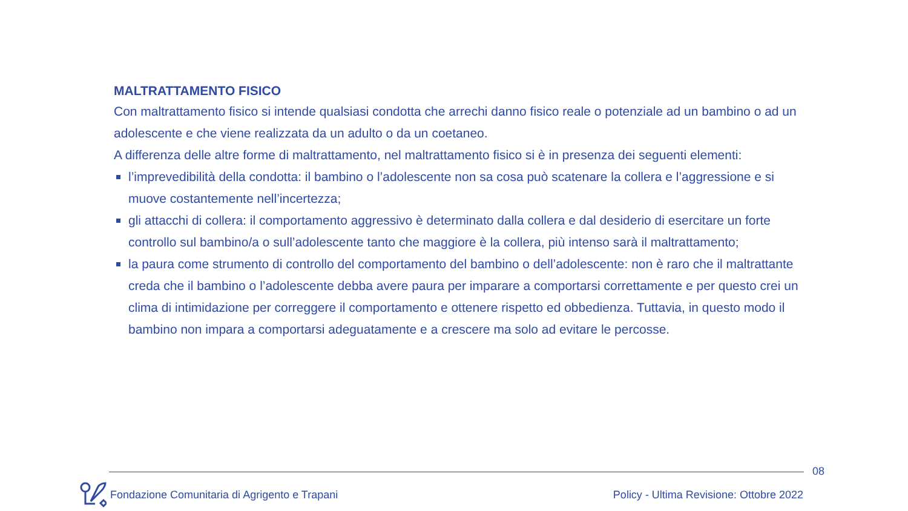MALTRATTAMENTO FISICO
Con maltrattamento fisico si intende qualsiasi condotta che arrechi danno fisico reale o potenziale ad un bambino o ad un adolescente e che viene realizzata da un adulto o da un coetaneo.
A differenza delle altre forme di maltrattamento, nel maltrattamento fisico si è in presenza dei seguenti elementi:
l’imprevedibilità della condotta: il bambino o l’adolescente non sa cosa può scatenare la collera e l’aggressione e si muove costantemente nell’incertezza;
gli attacchi di collera: il comportamento aggressivo è determinato dalla collera e dal desiderio di esercitare un forte controllo sul bambino/a o sull’adolescente tanto che maggiore è la collera, più intenso sarà il maltrattamento;
la paura come strumento di controllo del comportamento del bambino o dell’adolescente: non è raro che il maltrattante creda che il bambino o l’adolescente debba avere paura per imparare a comportarsi correttamente e per questo crei un clima di intimidazione per correggere il comportamento e ottenere rispetto ed obbedienza. Tuttavia, in questo modo il bambino non impara a comportarsi adeguatamente e a crescere ma solo ad evitare le percosse.
08
Fondazione Comunitaria di Agrigento e Trapani
Policy - Ultima Revisione: Ottobre 2022